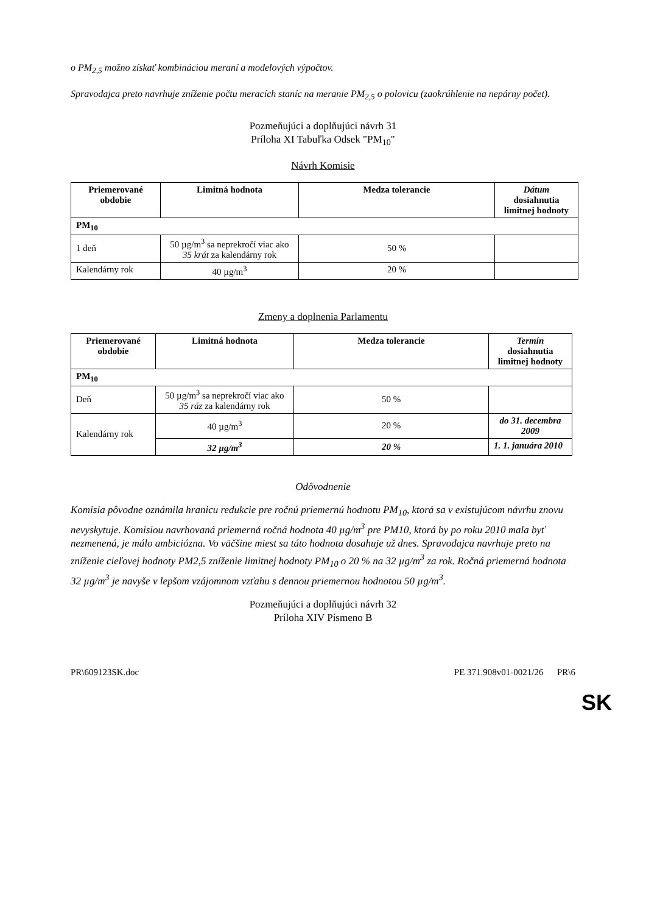o PM<sub>2,5</sub> možno získať kombináciou meraní a modelových výpočtov.
Spravodajca preto navrhuje zníženie počtu meracích staníc na meranie PM<sub>2,5</sub> o polovicu (zaokrúhlenie na nepárny počet).
Pozmeňujúci a doplňujúci návrh 31
Príloha XI Tabuľka Odsek "PM<sub>10</sub>"
Návrh Komisie
| Priemerované obdobie | Limitná hodnota | Medza tolerancie | Dátum dosiahnutia limitnej hodnoty |
| --- | --- | --- | --- |
| PM<sub>10</sub> | | | |
| 1 deň | 50 µg/m<sup>3</sup> sa neprekročí viac ako 35 krát za kalendárny rok | 50 % | |
| Kalendárny rok | 40 µg/m<sup>3</sup> | 20 % | |
Zmeny a doplnenia Parlamentu
| Priemerované obdobie | Limitná hodnota | Medza tolerancie | Termín dosiahnutia limitnej hodnoty |
| --- | --- | --- | --- |
| PM<sub>10</sub> | | | |
| Deň | 50 µg/m<sup>3</sup> sa neprekročí viac ako 35 ráz za kalendárny rok | 50 % | |
| Kalendárny rok | 40 µg/m<sup>3</sup> | 20 % | do 31. decembra 2009 |
| | 32 µg/m<sup>3</sup> | 20 % | 1. 1. januára 2010 |
Odôvodnenie
Komisia pôvodne oznámila hranicu redukcie pre ročnú priemernú hodnotu PM<sub>10</sub>, ktorá sa v existujúcom návrhu znovu nevyskytuje. Komisiou navrhovaná priemerná ročná hodnota 40 µg/m<sup>3</sup> pre PM10, ktorá by po roku 2010 mala byť nezmenená, je málo ambiciózna. Vo väčšine miest sa táto hodnota dosahuje už dnes. Spravodajca navrhuje preto na zníženie cieľovej hodnoty PM2,5 zníženie limitnej hodnoty PM<sub>10</sub> o 20 % na 32 µg/m<sup>3</sup> za rok. Ročná priemerná hodnota 32 µg/m<sup>3</sup> je navyše v lepšom vzájomnom vzťahu s dennou priemernou hodnotou 50 µg/m<sup>3</sup>.
Pozmeňujúci a doplňujúci návrh 32
Príloha XIV Písmeno B
PR\609123SK.doc PE 371.908v01-0021/26 PR\6
SK